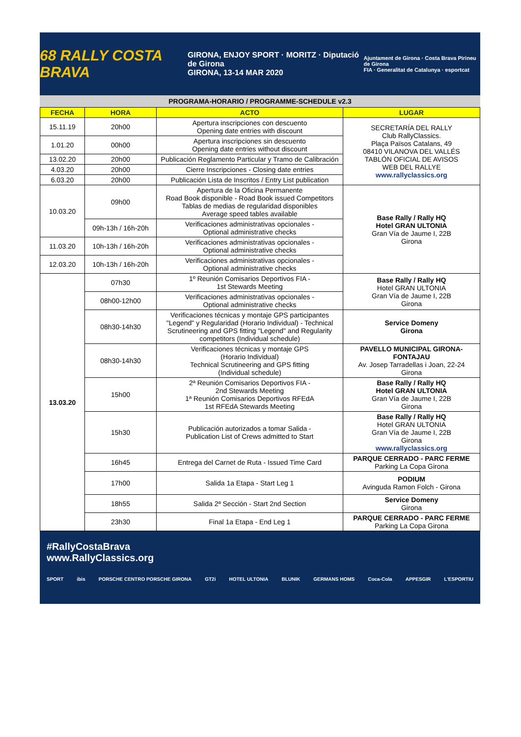68 RALLY COSTA BRAVA
GIRONA, ENJOY SPORT · MORITZ · Diputació de Girona
GIRONA, 13-14 MAR 2020
Ajuntament de Girona · Costa Brava Pirineu de Girona
FIA · Generalitat de Catalunya · esportcat
PROGRAMA-HORARIO / PROGRAMME-SCHEDULE v2.3
| FECHA | HORA | ACTO | LUGAR |
| --- | --- | --- | --- |
| 15.11.19 | 20h00 | Apertura inscripciones con descuento Opening date entries with discount | SECRETARÍA DEL RALLY Club RallyClassics. Plaça Països Catalans, 49 08410 VILANOVA DEL VALLÉS TABLÓN OFICIAL DE AVISOS WEB DEL RALLYE www.rallyclassics.org |
| 1.01.20 | 00h00 | Apertura inscripciones sin descuento Opening date entries without discount | |
| 13.02.20 | 20h00 | Publicación Reglamento Particular y Tramo de Calibración | |
| 4.03.20 | 20h00 | Cierre Inscripciones - Closing date entries | |
| 6.03.20 | 20h00 | Publicación Lista de Inscritos / Entry List publication | |
| 10.03.20 | 09h00 | Apertura de la Oficina Permanente Road Book disponible - Road Book issued Competitors Tablas de medias de regularidad disponibles Average speed tables available | Base Rally / Rally HQ Hotel GRAN ULTONIA Gran Vía de Jaume I, 22B Girona |
| | 09h-13h / 16h-20h | Verificaciones administrativas opcionales - Optional administrative checks | |
| 11.03.20 | 10h-13h / 16h-20h | Verificaciones administrativas opcionales - Optional administrative checks | |
| 12.03.20 | 10h-13h / 16h-20h | Verificaciones administrativas opcionales - Optional administrative checks | |
| 13.03.20 | 07h30 | 1º Reunión Comisarios Deportivos FIA - 1st Stewards Meeting | Base Rally / Rally HQ Hotel GRAN ULTONIA Gran Vía de Jaume I, 22B Girona |
| | 08h00-12h00 | Verificaciones administrativas opcionales - Optional administrative checks | |
| | 08h30-14h30 | Verificaciones técnicas y montaje GPS participantes "Legend" y Regularidad (Horario Individual) - Technical Scrutineering and GPS fitting "Legend" and Regularity competitors (Individual schedule) | Service Domeny Girona |
| | 08h30-14h30 | Verificaciones técnicas y montaje GPS (Horario Individual) Technical Scrutineering and GPS fitting (Individual schedule) | PAVELLO MUNICIPAL GIRONA-FONTAJAU Av. Josep Tarradellas i Joan, 22-24 Girona |
| | 15h00 | 2ª Reunión Comisarios Deportivos FIA - 2nd Stewards Meeting 1ª Reunión Comisarios Deportivos RFEdA 1st RFEdA Stewards Meeting | Base Rally / Rally HQ Hotel GRAN ULTONIA Gran Vía de Jaume I, 22B Girona |
| | 15h30 | Publicación autorizados a tomar Salida - Publication List of Crews admitted to Start | Base Rally / Rally HQ Hotel GRAN ULTONIA Gran Vía de Jaume I, 22B Girona www.rallyclassics.org |
| | 16h45 | Entrega del Carnet de Ruta - Issued Time Card | PARQUE CERRADO - PARC FERME Parking La Copa Girona |
| | 17h00 | Salida 1a Etapa - Start Leg 1 | PODIUM Avinguda Ramon Folch - Girona |
| | 18h55 | Salida 2ª Sección - Start 2nd Section | Service Domeny Girona |
| | 23h30 | Final 1a Etapa - End Leg 1 | PARQUE CERRADO - PARC FERME Parking La Copa Girona |
#RallyCostaBrava
www.RallyClassics.org
SPORT ibis PORSCHE CENTRO PORSCHE GIRONA GT2i HOTEL ULTONIA BLUNIK GERMANS HOMS Coca-Cola APPESGIR L'ESPORTIU